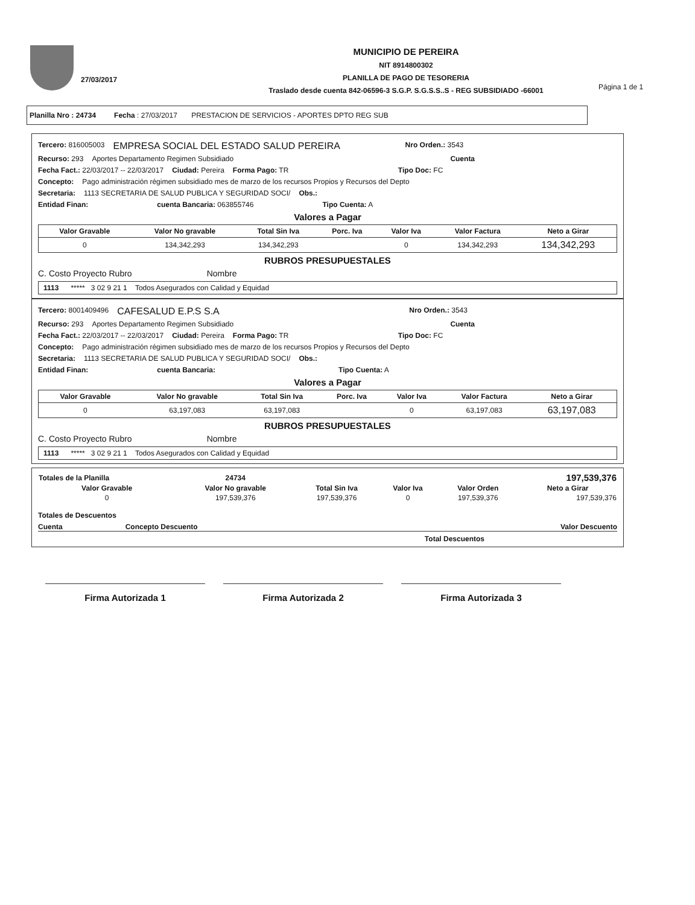27/03/2017
MUNICIPIO DE PEREIRA
NIT 8914800302
PLANILLA DE PAGO DE TESORERIA
Traslado desde cuenta 842-06596-3 S.G.P. S.G.S.S..S - REG SUBSIDIADO -66001
Página 1 de 1
Planilla Nro : 24734 Fecha : 27/03/2017 PRESTACION DE SERVICIOS - APORTES DPTO REG SUB
Tercero: 816005003 EMPRESA SOCIAL DEL ESTADO SALUD PEREIRA Nro Orden.: 3543
Recurso: 293 Aportes Departamento Regimen Subsidiado Cuenta
Fecha Fact.: 22/03/2017 -- 22/03/2017 Ciudad: Pereira Forma Pago: TR Tipo Doc: FC
Concepto: Pago administración régimen subsidiado mes de marzo de los recursos Propios y Recursos del Depto
Secretaria: 1113 SECRETARIA DE SALUD PUBLICA Y SEGURIDAD SOCI/ Obs.:
Entidad Finan: cuenta Bancaria: 063855746 Tipo Cuenta: A
Valores a Pagar
| Valor Gravable | Valor No gravable | Total Sin Iva | Porc. Iva | Valor Iva | Valor Factura | Neto a Girar |
| --- | --- | --- | --- | --- | --- | --- |
| 0 | 134,342,293 | 134,342,293 | | 0 | 134,342,293 | 134,342,293 |
RUBROS PRESUPUESTALES
C. Costo Proyecto Rubro Nombre
| 1113 ***** 3 02 9 21 1 Todos Asegurados con Calidad y Equidad |
Tercero: 8001409496 CAFESALUD E.P.S S.A Nro Orden.: 3543
Recurso: 293 Aportes Departamento Regimen Subsidiado Cuenta
Fecha Fact.: 22/03/2017 -- 22/03/2017 Ciudad: Pereira Forma Pago: TR Tipo Doc: FC
Concepto: Pago administración régimen subsidiado mes de marzo de los recursos Propios y Recursos del Depto
Secretaria: 1113 SECRETARIA DE SALUD PUBLICA Y SEGURIDAD SOCI/ Obs.:
Entidad Finan: cuenta Bancaria: Tipo Cuenta: A
Valores a Pagar
| Valor Gravable | Valor No gravable | Total Sin Iva | Porc. Iva | Valor Iva | Valor Factura | Neto a Girar |
| --- | --- | --- | --- | --- | --- | --- |
| 0 | 63,197,083 | 63,197,083 | | 0 | 63,197,083 | 63,197,083 |
RUBROS PRESUPUESTALES
C. Costo Proyecto Rubro Nombre
| 1113 ***** 3 02 9 21 1 Todos Asegurados con Calidad y Equidad |
| Totales de la Planilla | 24734 | | | | 197,539,376 |
| --- | --- | --- | --- | --- | --- |
| Valor Gravable | Valor No gravable | Total Sin Iva | Valor Iva | Valor Orden | Neto a Girar |
| 0 | 197,539,376 | 197,539,376 | 0 | 197,539,376 | 197,539,376 |
Totales de Descuentos
Cuenta Concepto Descuento Valor Descuento
Total Descuentos
Firma Autorizada 1 Firma Autorizada 2 Firma Autorizada 3